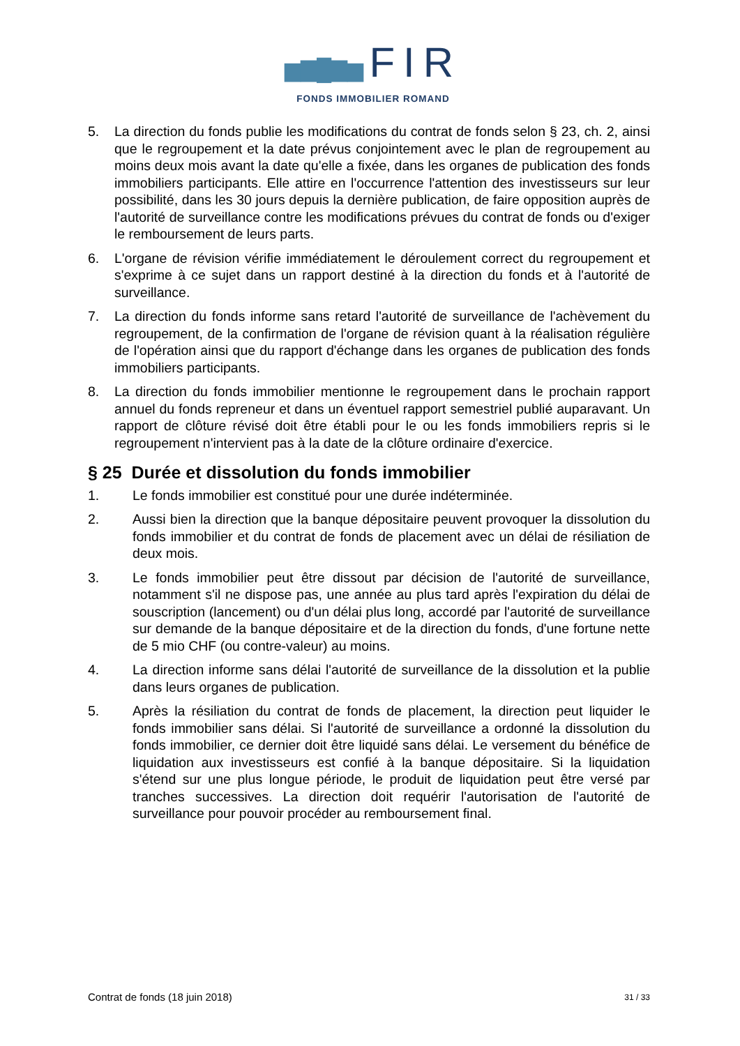▆▇█▇▆ FIR
FONDS IMMOBILIER ROMAND
5. La direction du fonds publie les modifications du contrat de fonds selon § 23, ch. 2, ainsi que le regroupement et la date prévus conjointement avec le plan de regroupement au moins deux mois avant la date qu'elle a fixée, dans les organes de publication des fonds immobiliers participants. Elle attire en l'occurrence l'attention des investisseurs sur leur possibilité, dans les 30 jours depuis la dernière publication, de faire opposition auprès de l'autorité de surveillance contre les modifications prévues du contrat de fonds ou d'exiger le remboursement de leurs parts.
6. L'organe de révision vérifie immédiatement le déroulement correct du regroupement et s'exprime à ce sujet dans un rapport destiné à la direction du fonds et à l'autorité de surveillance.
7. La direction du fonds informe sans retard l'autorité de surveillance de l'achèvement du regroupement, de la confirmation de l'organe de révision quant à la réalisation régulière de l'opération ainsi que du rapport d'échange dans les organes de publication des fonds immobiliers participants.
8. La direction du fonds immobilier mentionne le regroupement dans le prochain rapport annuel du fonds repreneur et dans un éventuel rapport semestriel publié auparavant. Un rapport de clôture révisé doit être établi pour le ou les fonds immobiliers repris si le regroupement n'intervient pas à la date de la clôture ordinaire d'exercice.
§ 25 Durée et dissolution du fonds immobilier
1. Le fonds immobilier est constitué pour une durée indéterminée.
2. Aussi bien la direction que la banque dépositaire peuvent provoquer la dissolution du fonds immobilier et du contrat de fonds de placement avec un délai de résiliation de deux mois.
3. Le fonds immobilier peut être dissout par décision de l'autorité de surveillance, notamment s'il ne dispose pas, une année au plus tard après l'expiration du délai de souscription (lancement) ou d'un délai plus long, accordé par l'autorité de surveillance sur demande de la banque dépositaire et de la direction du fonds, d'une fortune nette de 5 mio CHF (ou contre-valeur) au moins.
4. La direction informe sans délai l'autorité de surveillance de la dissolution et la publie dans leurs organes de publication.
5. Après la résiliation du contrat de fonds de placement, la direction peut liquider le fonds immobilier sans délai. Si l'autorité de surveillance a ordonné la dissolution du fonds immobilier, ce dernier doit être liquidé sans délai. Le versement du bénéfice de liquidation aux investisseurs est confié à la banque dépositaire. Si la liquidation s'étend sur une plus longue période, le produit de liquidation peut être versé par tranches successives. La direction doit requérir l'autorisation de l'autorité de surveillance pour pouvoir procéder au remboursement final.
Contrat de fonds (18 juin 2018) 31 / 33